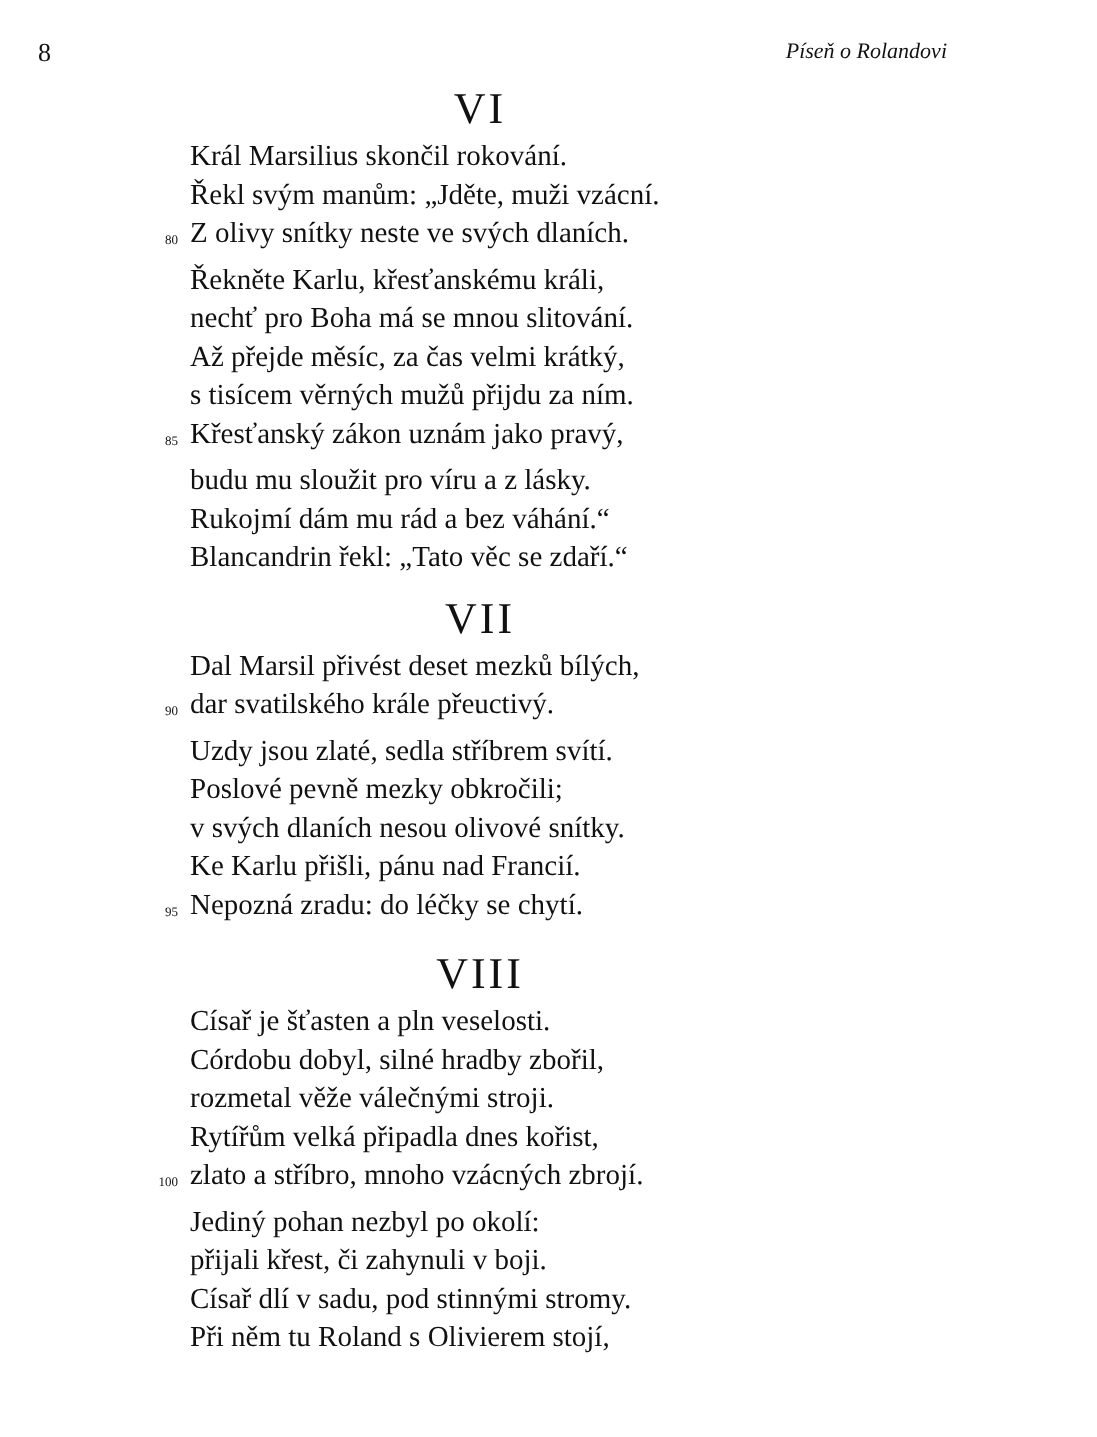8 Píseň o Rolandovi
VI
Král Marsilius skončil rokování.
Řekl svým manům: „Jděte, muži vzácní.
80 Z olivy snítky neste ve svých dlaních.
Řekněte Karlu, křesťanskému králi,
nechť pro Boha má se mnou slitování.
Až přejde měsíc, za čas velmi krátký,
s tisícem věrných mužů přijdu za ním.
85 Křesťanský zákon uznám jako pravý,
budu mu sloužit pro víru a z lásky.
Rukojmí dám mu rád a bez váhání.“
Blancandrin řekl: „Tato věc se zdaří.“
VII
Dal Marsil přivést deset mezků bílých,
90 dar svatilského krále přeuctivý.
Uzdy jsou zlaté, sedla stříbrem svítí.
Poslové pevně mezky obkročili;
v svých dlaních nesou olivové snítky.
Ke Karlu přišli, pánu nad Francií.
95 Nepozná zradu: do léčky se chytí.
VIII
Císař je šťasten a pln veselosti.
Córdobu dobyl, silné hradby zbořil,
rozmetal věže válečnými stroji.
Rytířům velká připadla dnes kořist,
100 zlato a stříbro, mnoho vzácných zbrojí.
Jediný pohan nezbyl po okolí:
přijali křest, či zahynuli v boji.
Císař dlí v sadu, pod stinnými stromy.
Při něm tu Roland s Olivierem stojí,